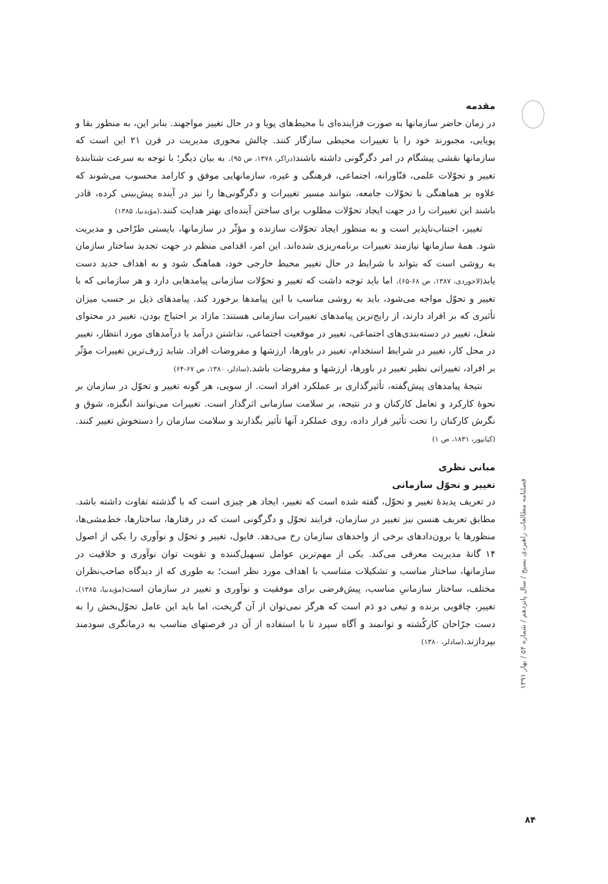مقدمه
در زمان حاضر سازمانها به صورت فزاینده‌ای با محیط‌های پویا و در حال تغییر مواجهند. بنابر این، به منظور بقا و پویایی، مجبورند خود را با تغییرات محیطی سازگار کنند. چالش محوری مدیریت در قرن ۲۱ این است که سازمانها نقشی پیشگام در امر دگرگونی داشته باشند(دراکر، ۱۳۷۸، ص ۹۵). به بیان دیگر؛ با توجه به سرعت شتابندهٔ تغییر و تحوّلات علمی، فنّاورانه، اجتماعی، فرهنگی و غیره، سازمانهایی موفق و کارامد محسوب می‌شوند که علاوه بر هماهنگی با تحوّلات جامعه، بتوانند مسیر تغییرات و دگرگونی‌ها را نیز در آینده پیش‌بینی کرده، قادر باشند این تغییرات را در جهت ایجاد تحوّلات مطلوب برای ساختن آینده‌ای بهتر هدایت کنند.(مؤیدنیا، ۱۳۸۵)
تغییر، اجتناب‌ناپذیر است و به منظور ایجاد تحوّلات سازنده و مؤثّر در سازمانها، بایستی طرّاحی و مدیریت شود. همهٔ سازمانها نیازمند تغییرات برنامه‌ریزی شده‌اند. این امر، اقدامی منظم در جهت تجدید ساختار سازمان به روشی است که بتواند با شرایط در حال تغییر محیط خارجی خود، هماهنگ شود و به اهداف جدید دست یابد(لاجوردی، ۱۳۸۷، ص ۶۸-۶۵). اما باید توجه داشت که تغییر و تحوّلات سازمانی پیامدهایی دارد و هر سازمانی که با تغییر و تحوّل مواجه می‌شود، باید به روشی مناسب با این پیامدها برخورد کند. پیامدهای ذیل بر حسب میزان تأثیری که بر افراد دارند، از رایج‌ترین پیامدهای تغییرات سازمانی هستند: مازاد بر احتیاج بودن، تغییر در محتوای شغل، تغییر در دسته‌بندی‌های اجتماعی، تغییر در موقعیت اجتماعی، نداشتن درآمد یا درآمدهای مورد انتظار، تغییر در محل کار، تغییر در شرایط استخدام، تغییر در باورها، ارزشها و مفروضات افراد. شاید ژرف‌ترین تغییرات مؤثّر بر افراد، تغییراتی نظیر تغییر در باورها، ارزشها و مفروضات باشد.(سادلر، ۱۳۸۰، ص ۶۷-۶۴)
نتیجهٔ پیامدهای پیش‌گفته، تأثیرگذاری بر عملکرد افراد است. از سویی، هر گونه تغییر و تحوّل در سازمان بر نحوهٔ کارکرد و تعامل کارکنان و در نتیجه، بر سلامت سازمانی اثرگذار است. تغییرات می‌توانند انگیزه، شوق و نگرش کارکنان را تحت تأثیر قرار داده، روی عملکرد آنها تأثیر بگذارند و سلامت سازمان را دستخوش تغییر کنند.(کیانپور، ۱۸۳۱، ص ۱)
مبانی نظری
تغییر و تحوّل سازمانی
در تعریف پدیدهٔ تغییر و تحوّل، گفته شده است که تغییر، ایجاد هر چیزی است که با گذشته تفاوت داشته باشد. مطابق تعریف هنسن نیز تغییر در سازمان، فرایند تحوّل و دگرگونی است که در رفتارها، ساختارها، خط‌مشی‌ها، منظورها یا برون‌دادهای برخی از واحدهای سازمان رخ می‌دهد. فایول، تغییر و تحوّل و نوآوری را یکی از اصول ۱۴ گانهٔ مدیریت معرفی می‌کند. یکی از مهم‌ترین عوامل تسهیل‌کننده و تقویت توان نوآوری و خلاقیت در سازمانها، ساختار مناسب و تشکیلات متناسب با اهداف مورد نظر است؛ به طوری که از دیدگاه صاحب‌نظران مختلف، ساختار سازمانیِ مناسب، پیش‌فرضی برای موفقیت و نوآوری و تغییر در سازمان است(مؤیدنیا، ۱۳۸۵). تغییر، چاقویی برنده و تیغی دو دَم است که هرگز نمی‌توان از آن گریخت، اما باید این عامل تحوّل‌بخش را به دست جرّاحان کارکُشته و توانمند و آگاه سپرد تا با استفاده از آن در فرصتهای مناسب به درمانگری سودمند بپردازند.(سادلر، ۱۳۸۰)
فصلنامه مطالعات راهبردی بسیج / سال پانزدهم / شماره ۵۴ / بهار ۱۳۹۱
۸۴